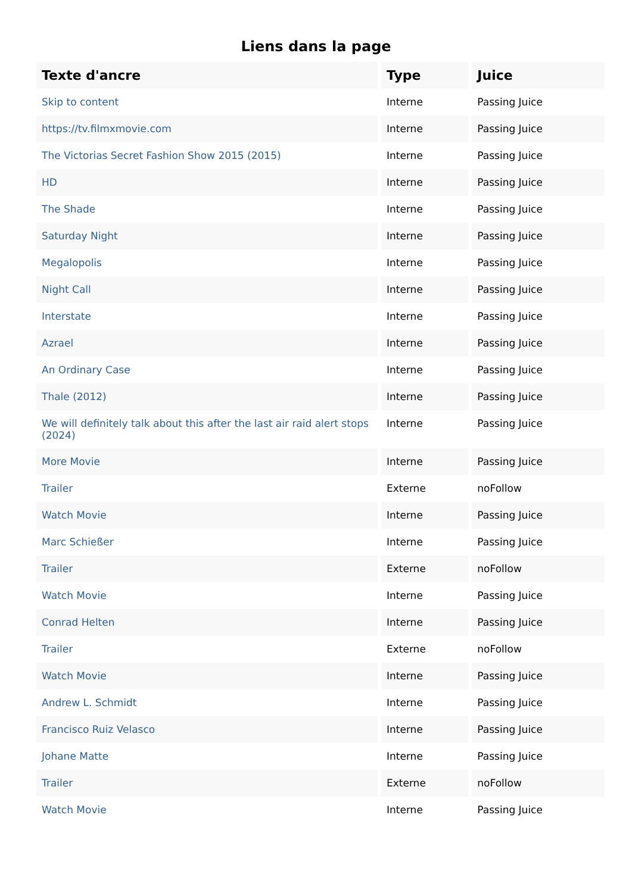Liens dans la page
| Texte d'ancre | Type | Juice |
| --- | --- | --- |
| Skip to content | Interne | Passing Juice |
| https://tv.filmxmovie.com | Interne | Passing Juice |
| The Victorias Secret Fashion Show 2015 (2015) | Interne | Passing Juice |
| HD | Interne | Passing Juice |
| The Shade | Interne | Passing Juice |
| Saturday Night | Interne | Passing Juice |
| Megalopolis | Interne | Passing Juice |
| Night Call | Interne | Passing Juice |
| Interstate | Interne | Passing Juice |
| Azrael | Interne | Passing Juice |
| An Ordinary Case | Interne | Passing Juice |
| Thale (2012) | Interne | Passing Juice |
| We will definitely talk about this after the last air raid alert stops (2024) | Interne | Passing Juice |
| More Movie | Interne | Passing Juice |
| Trailer | Externe | noFollow |
| Watch Movie | Interne | Passing Juice |
| Marc Schießer | Interne | Passing Juice |
| Trailer | Externe | noFollow |
| Watch Movie | Interne | Passing Juice |
| Conrad Helten | Interne | Passing Juice |
| Trailer | Externe | noFollow |
| Watch Movie | Interne | Passing Juice |
| Andrew L. Schmidt | Interne | Passing Juice |
| Francisco Ruiz Velasco | Interne | Passing Juice |
| Johane Matte | Interne | Passing Juice |
| Trailer | Externe | noFollow |
| Watch Movie | Interne | Passing Juice |